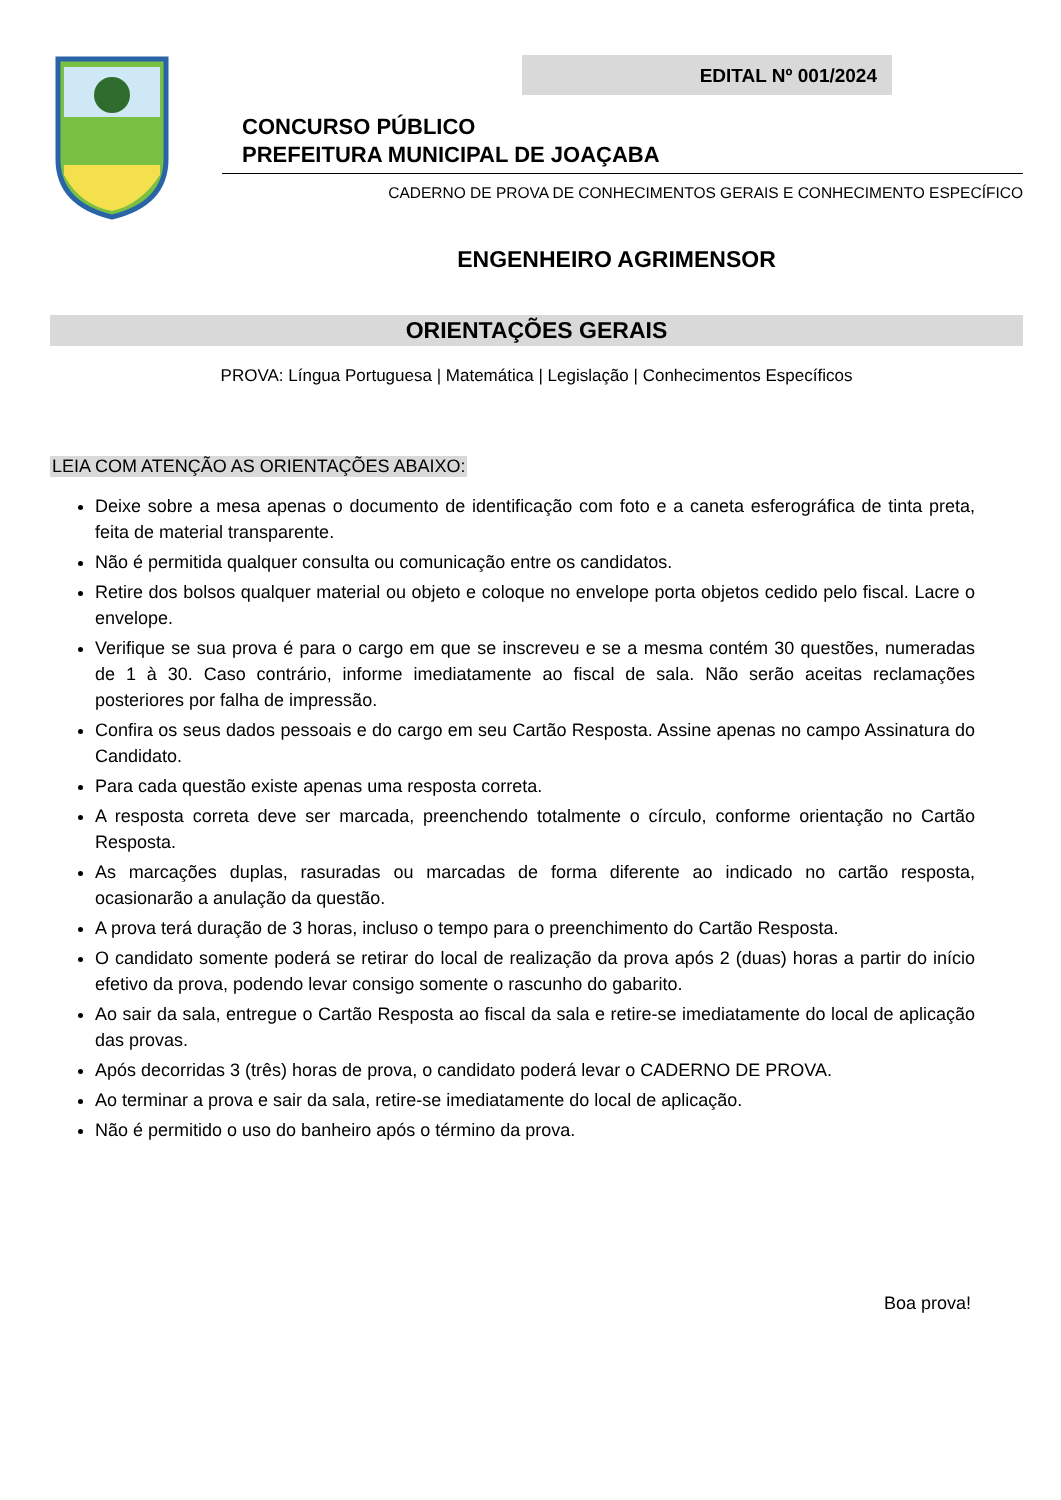EDITAL Nº 001/2024
CONCURSO PÚBLICO
PREFEITURA MUNICIPAL DE JOAÇABA
CADERNO DE PROVA DE CONHECIMENTOS GERAIS E CONHECIMENTO ESPECÍFICO
ENGENHEIRO AGRIMENSOR
ORIENTAÇÕES GERAIS
PROVA: Língua Portuguesa | Matemática | Legislação | Conhecimentos Específicos
LEIA COM ATENÇÃO AS ORIENTAÇÕES ABAIXO:
Deixe sobre a mesa apenas o documento de identificação com foto e a caneta esferográfica de tinta preta, feita de material transparente.
Não é permitida qualquer consulta ou comunicação entre os candidatos.
Retire dos bolsos qualquer material ou objeto e coloque no envelope porta objetos cedido pelo fiscal. Lacre o envelope.
Verifique se sua prova é para o cargo em que se inscreveu e se a mesma contém 30 questões, numeradas de 1 à 30. Caso contrário, informe imediatamente ao fiscal de sala. Não serão aceitas reclamações posteriores por falha de impressão.
Confira os seus dados pessoais e do cargo em seu Cartão Resposta. Assine apenas no campo Assinatura do Candidato.
Para cada questão existe apenas uma resposta correta.
A resposta correta deve ser marcada, preenchendo totalmente o círculo, conforme orientação no Cartão Resposta.
As marcações duplas, rasuradas ou marcadas de forma diferente ao indicado no cartão resposta, ocasionarão a anulação da questão.
A prova terá duração de 3 horas, incluso o tempo para o preenchimento do Cartão Resposta.
O candidato somente poderá se retirar do local de realização da prova após 2 (duas) horas a partir do início efetivo da prova, podendo levar consigo somente o rascunho do gabarito.
Ao sair da sala, entregue o Cartão Resposta ao fiscal da sala e retire-se imediatamente do local de aplicação das provas.
Após decorridas 3 (três) horas de prova, o candidato poderá levar o CADERNO DE PROVA.
Ao terminar a prova e sair da sala, retire-se imediatamente do local de aplicação.
Não é permitido o uso do banheiro após o término da prova.
Boa prova!